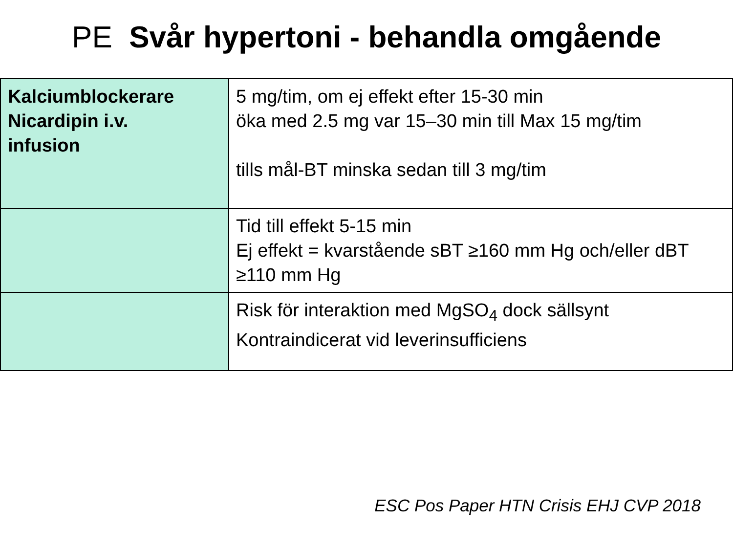PE Svår hypertoni - behandla omgående
| Kalciumblockerare Nicardipin i.v. infusion | 5 mg/tim, om ej effekt efter 15-30 min öka med 2.5 mg var 15–30 min till Max 15 mg/tim tills mål-BT minska sedan till 3 mg/tim |
| | Tid till effekt 5-15 min Ej effekt = kvarstående sBT ≥160 mm Hg och/eller dBT ≥110 mm Hg |
| | Risk för interaktion med MgSO<sub>4</sub> dock sällsynt Kontraindicerat vid leverinsufficiens |
ESC Pos Paper HTN Crisis EHJ CVP 2018